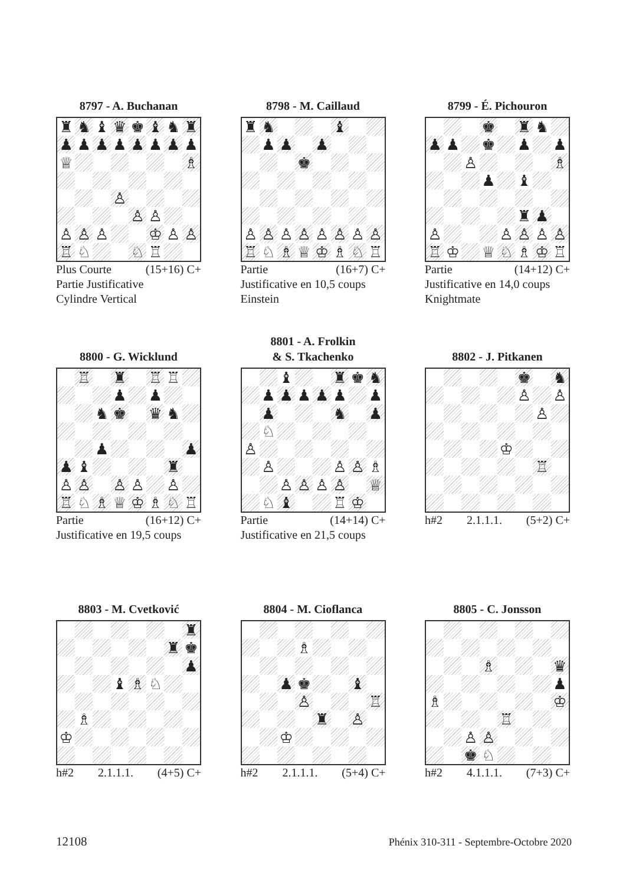8797 - A. Buchanan
| ♜ | ♞ | ♝ | ♛ | ♚ | ♝ | ♞ | ♜ |
| ♟ | ♟ | ♟ | ♟ | ♟ | ♟ | ♟ | ♟ |
| ♕ | | | | | | | ♗ |
| | | | ♙ | | | | |
| | | | | ♙ | ♙ | | |
| ♙ | ♙ | ♙ | | | ♔ | ♙ | ♙ |
| ♖ | ♘ | | | ♘ | ♖ | | |
Plus Courte (15+16) C+
Partie Justificative
Cylindre Vertical
8798 - M. Caillaud
| ♜ | ♞ | | | | ♝ | | |
| | ♟ | ♟ | | ♟ | | | |
| | | | ♚ | | | | |
| ♙ | ♙ | ♙ | ♙ | ♙ | ♙ | ♙ | ♙ |
| ♖ | ♘ | ♗ | ♕ | ♔ | ♗ | ♘ | ♖ |
Partie (16+7) C+
Justificative en 10,5 coups
Einstein
8799 - É. Pichouron
| | | | ♚ | | ♜ | ♞ | |
| ♟ | ♟ | | ♚ | | ♟ | | ♟ |
| | | ♙ | | | | | ♗ |
| | | | ♟ | | ♝ | | |
| | | | | | ♜ | ♟ | |
| ♙ | | | | ♙ | ♙ | ♙ | ♙ |
| ♖ | ♔ | | ♕ | ♘ | ♗ | ♔ | ♖ |
Partie (14+12) C+
Justificative en 14,0 coups
Knightmate
8800 - G. Wicklund
| | ♖ | | ♜ | | ♖ | ♖ | |
| | | | ♟ | | ♟ | | |
| | | ♞ | ♚ | | ♛ | ♞ | |
| | | ♟ | | | | | ♟ |
| ♟ | ♝ | | | | | ♜ | |
| ♙ | ♙ | | ♙ | ♙ | | ♙ | |
| ♖ | ♘ | ♗ | ♕ | ♔ | ♗ | ♘ | ♖ |
Partie (16+12) C+
Justificative en 19,5 coups
8801 - A. Frolkin
& S. Tkachenko
| | | ♝ | | | ♜ | ♚ | ♞ |
| | ♟ | ♟ | ♟ | ♟ | ♟ | | ♟ |
| | ♟ | | | | ♞ | | ♟ |
| | ♘ | | | | | | |
| ♙ | | | | | | | |
| | ♙ | | | | ♙ | ♙ | ♗ |
| | | ♙ | ♙ | ♙ | ♙ | | ♕ |
| | ♘ | ♝ | | | ♖ | ♔ | |
Partie (14+14) C+
Justificative en 21,5 coups
8802 - J. Pitkanen
| | | | | | ♚ | | ♞ |
| | | | | | ♙ | | ♙ |
| | | | | | | ♙ | |
| | | | | ♔ | | | |
| | | | | | | ♖ | |
h#2 2.1.1.1. (5+2) C+
8803 - M. Cvetković
| | | | | | | | ♜ |
| | | | | | | ♜ | ♚ |
| | | | | | | | ♟ |
| | | | ♝ | ♗ | ♘ | | |
| | ♗ | | | | | | |
| ♔ | | | | | | | |
h#2 2.1.1.1. (4+5) C+
8804 - M. Cioflanca
| | | | ♗ | | | | |
| | | ♟ | ♚ | | | ♝ | |
| | | | ♙ | | | | ♖ |
| | | | | ♜ | | ♙ | |
| | | ♔ | | | | | |
h#2 2.1.1.1. (5+4) C+
8805 - C. Jonsson
| | | | ♗ | | | | ♛ |
| | | | | | | | ♟ |
| ♗ | | | | | | | ♔ |
| | | | | ♖ | | | |
| | | ♙ | ♙ | | | | |
| | | ♚ | ♘ | | | | |
h#2 4.1.1.1. (7+3) C+
12108 Phénix 310-311 - Septembre-Octobre 2020